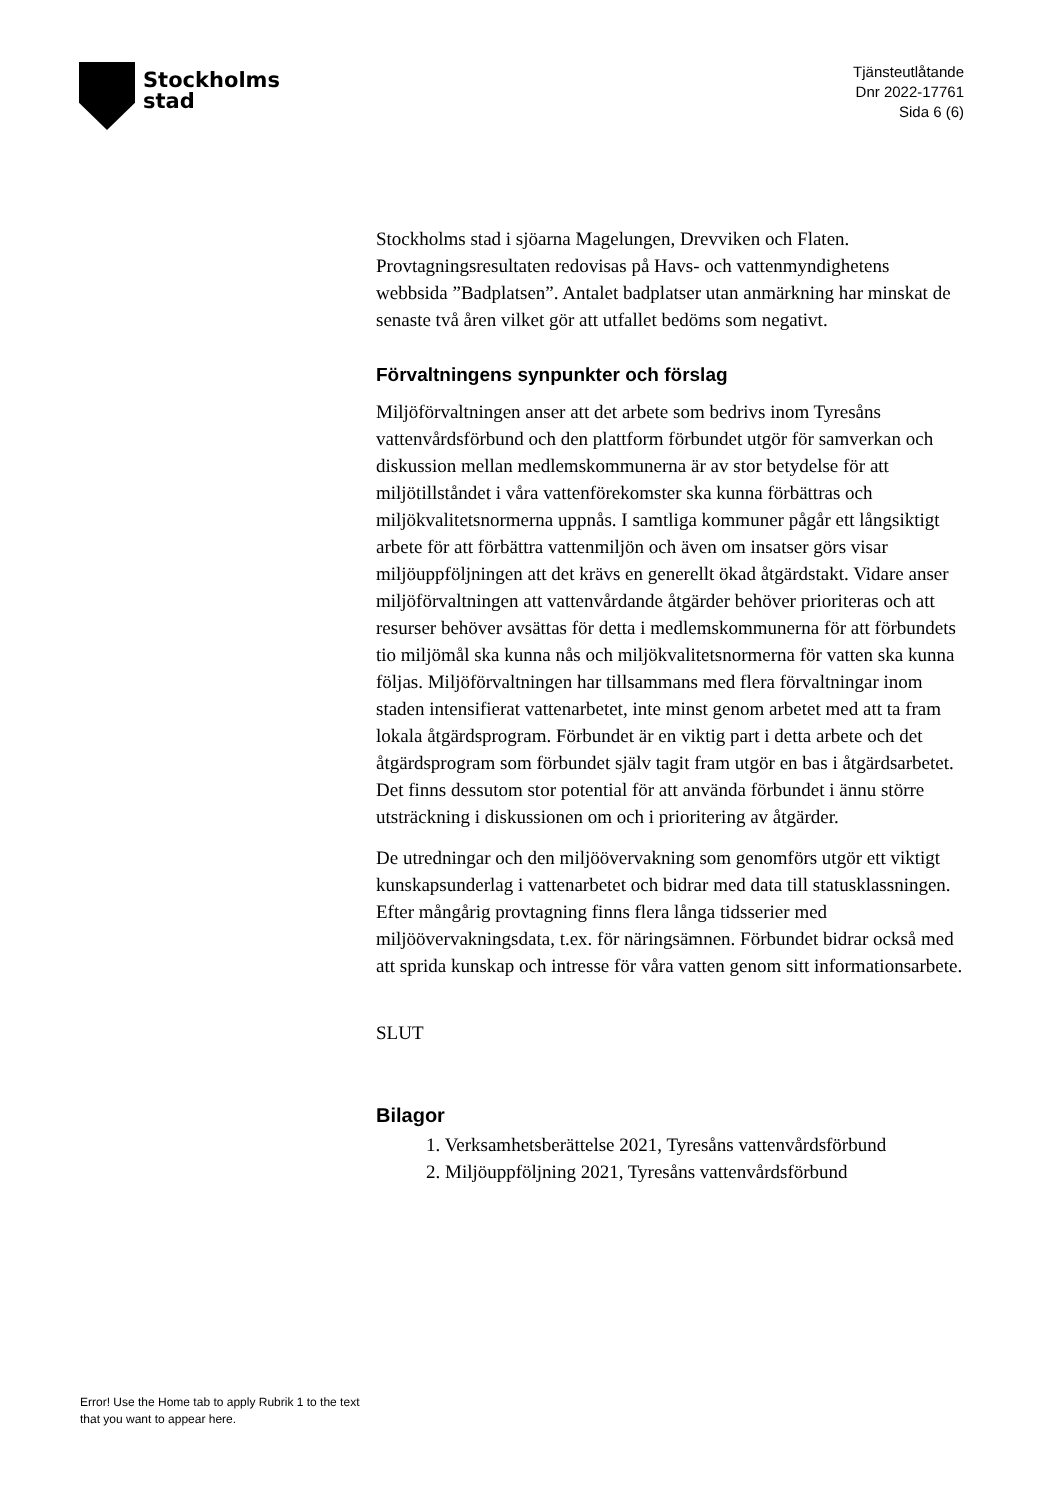Stockholms
stad
Tjänsteutlåtande
Dnr 2022-17761
Sida 6 (6)
Stockholms stad i sjöarna Magelungen, Drevviken och Flaten. Provtagningsresultaten redovisas på Havs- och vattenmyndighetens webbsida ”Badplatsen”. Antalet badplatser utan anmärkning har minskat de senaste två åren vilket gör att utfallet bedöms som negativt.
Förvaltningens synpunkter och förslag
Miljöförvaltningen anser att det arbete som bedrivs inom Tyresåns vattenvårdsförbund och den plattform förbundet utgör för samverkan och diskussion mellan medlemskommunerna är av stor betydelse för att miljötillståndet i våra vattenförekomster ska kunna förbättras och miljökvalitetsnormerna uppnås. I samtliga kommuner pågår ett långsiktigt arbete för att förbättra vattenmiljön och även om insatser görs visar miljöuppföljningen att det krävs en generellt ökad åtgärdstakt. Vidare anser miljöförvaltningen att vattenvårdande åtgärder behöver prioriteras och att resurser behöver avsättas för detta i medlemskommunerna för att förbundets tio miljömål ska kunna nås och miljökvalitetsnormerna för vatten ska kunna följas. Miljöförvaltningen har tillsammans med flera förvaltningar inom staden intensifierat vattenarbetet, inte minst genom arbetet med att ta fram lokala åtgärdsprogram. Förbundet är en viktig part i detta arbete och det åtgärdsprogram som förbundet själv tagit fram utgör en bas i åtgärdsarbetet. Det finns dessutom stor potential för att använda förbundet i ännu större utsträckning i diskussionen om och i prioritering av åtgärder.
De utredningar och den miljöövervakning som genomförs utgör ett viktigt kunskapsunderlag i vattenarbetet och bidrar med data till statusklassningen. Efter mångårig provtagning finns flera långa tidsserier med miljöövervakningsdata, t.ex. för näringsämnen. Förbundet bidrar också med att sprida kunskap och intresse för våra vatten genom sitt informationsarbete.
SLUT
Bilagor
1. Verksamhetsberättelse 2021, Tyresåns vattenvårdsförbund
2. Miljöuppföljning 2021, Tyresåns vattenvårdsförbund
Error! Use the Home tab to apply Rubrik 1 to the text that you want to appear here.